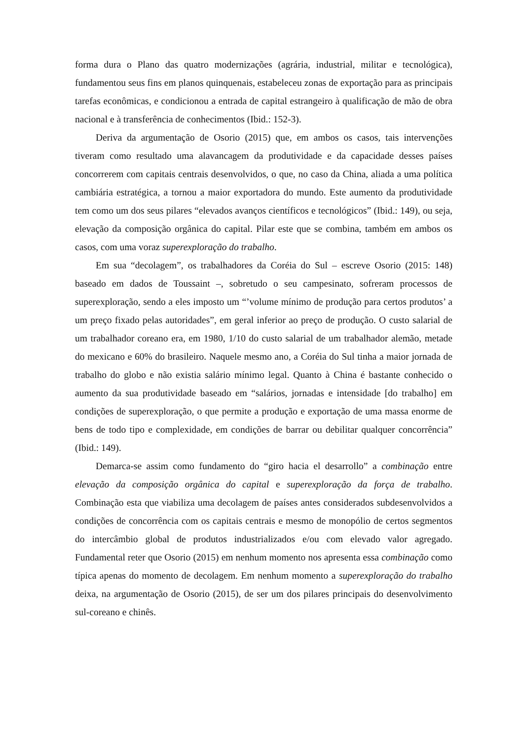forma dura o Plano das quatro modernizações (agrária, industrial, militar e tecnológica), fundamentou seus fins em planos quinquenais, estabeleceu zonas de exportação para as principais tarefas econômicas, e condicionou a entrada de capital estrangeiro à qualificação de mão de obra nacional e à transferência de conhecimentos (Ibid.: 152-3).
Deriva da argumentação de Osorio (2015) que, em ambos os casos, tais intervenções tiveram como resultado uma alavancagem da produtividade e da capacidade desses países concorrerem com capitais centrais desenvolvidos, o que, no caso da China, aliada a uma política cambiária estratégica, a tornou a maior exportadora do mundo. Este aumento da produtividade tem como um dos seus pilares “elevados avanços científicos e tecnológicos” (Ibid.: 149), ou seja, elevação da composição orgânica do capital. Pilar este que se combina, também em ambos os casos, com uma voraz superexploração do trabalho.
Em sua “decolagem”, os trabalhadores da Coréia do Sul – escreve Osorio (2015: 148) baseado em dados de Toussaint –, sobretudo o seu campesinato, sofreram processos de superexploração, sendo a eles imposto um “’volume mínimo de produção para certos produtos’ a um preço fixado pelas autoridades”, em geral inferior ao preço de produção. O custo salarial de um trabalhador coreano era, em 1980, 1/10 do custo salarial de um trabalhador alemão, metade do mexicano e 60% do brasileiro. Naquele mesmo ano, a Coréia do Sul tinha a maior jornada de trabalho do globo e não existia salário mínimo legal. Quanto à China é bastante conhecido o aumento da sua produtividade baseado em “salários, jornadas e intensidade [do trabalho] em condições de superexploração, o que permite a produção e exportação de uma massa enorme de bens de todo tipo e complexidade, em condições de barrar ou debilitar qualquer concorrência” (Ibid.: 149).
Demarca-se assim como fundamento do “giro hacia el desarrollo” a combinação entre elevação da composição orgânica do capital e superexploração da força de trabalho. Combinação esta que viabiliza uma decolagem de países antes considerados subdesenvolvidos a condições de concorrência com os capitais centrais e mesmo de monopólio de certos segmentos do intercâmbio global de produtos industrializados e/ou com elevado valor agregado. Fundamental reter que Osorio (2015) em nenhum momento nos apresenta essa combinação como típica apenas do momento de decolagem. Em nenhum momento a superexploração do trabalho deixa, na argumentação de Osorio (2015), de ser um dos pilares principais do desenvolvimento sul-coreano e chinês.